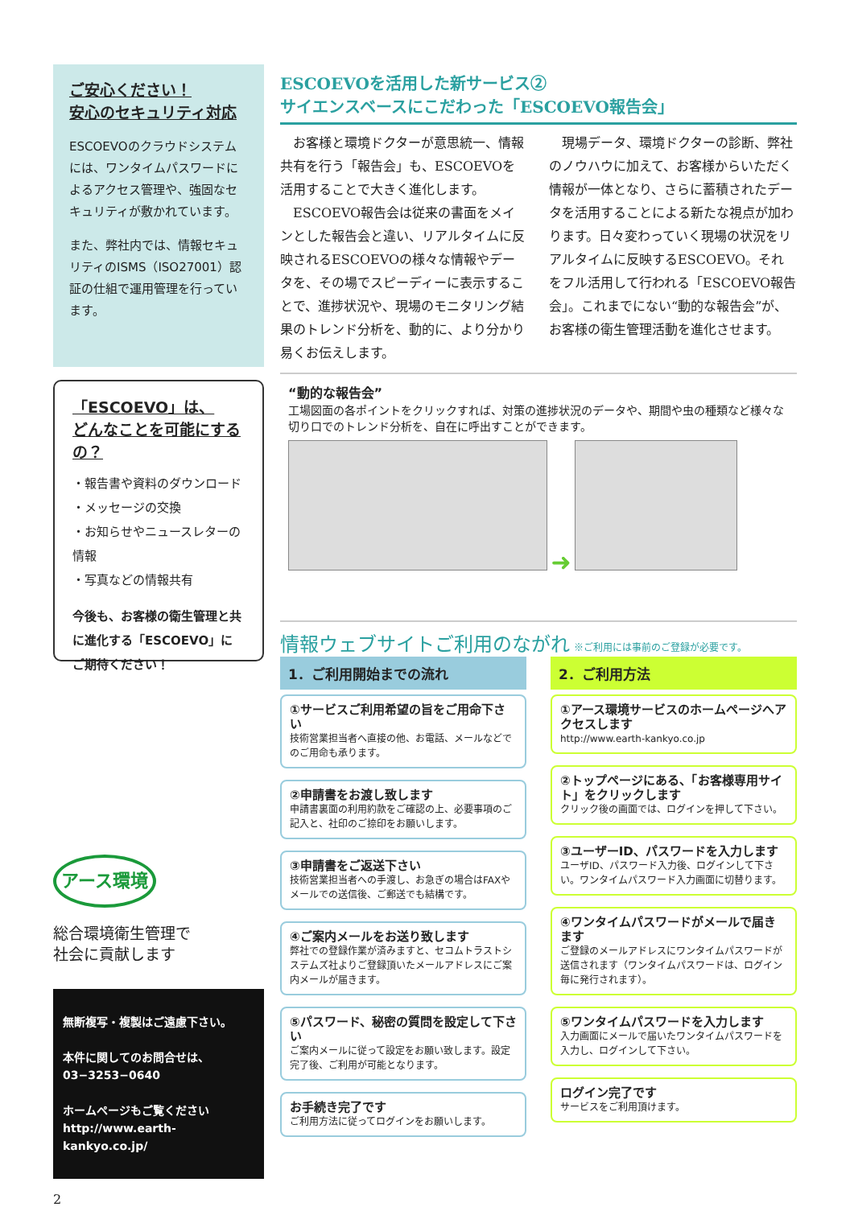ご安心ください！
安心のセキュリティ対応
ESCOEVOのクラウドシステムには、ワンタイムパスワードによるアクセス管理や、強固なセキュリティが敷かれています。
また、弊社内では、情報セキュリティのISMS（ISO27001）認証の仕組で運用管理を行っています。
「ESCOEVO」は、
どんなことを可能にするの？
・報告書や資料のダウンロード
・メッセージの交換
・お知らせやニュースレターの情報
・写真などの情報共有
今後も、お客様の衛生管理と共に進化する「ESCOEVO」にご期待ください！
アース環境
総合環境衛生管理で
社会に貢献します
無断複写・複製はご遠慮下さい。
本件に関してのお問合せは、
03−3253−0640
ホームページもご覧ください
http://www.earth-kankyo.co.jp/
2
ESCOEVOを活用した新サービス②
サイエンスベースにこだわった「ESCOEVO報告会」
　お客様と環境ドクターが意思統一、情報共有を行う「報告会」も、ESCOEVOを活用することで大きく進化します。
　ESCOEVO報告会は従来の書面をメインとした報告会と違い、リアルタイムに反映されるESCOEVOの様々な情報やデータを、その場でスピーディーに表示することで、進捗状況や、現場のモニタリング結果のトレンド分析を、動的に、より分かり易くお伝えします。
　現場データ、環境ドクターの診断、弊社のノウハウに加えて、お客様からいただく情報が一体となり、さらに蓄積されたデータを活用することによる新たな視点が加わります。日々変わっていく現場の状況をリアルタイムに反映するESCOEVO。それをフル活用して行われる「ESCOEVO報告会」。これまでにない“動的な報告会”が、お客様の衛生管理活動を進化させます。
“動的な報告会”
工場図面の各ポイントをクリックすれば、対策の進捗状況のデータや、期間や虫の種類など様々な切り口でのトレンド分析を、自在に呼出すことができます。
➜
情報ウェブサイトご利用のながれ ※ご利用には事前のご登録が必要です。
1．ご利用開始までの流れ
①サービスご利用希望の旨をご用命下さい
技術営業担当者へ直接の他、お電話、メールなどでのご用命も承ります。
②申請書をお渡し致します
申請書裏面の利用約款をご確認の上、必要事項のご記入と、社印のご捺印をお願いします。
③申請書をご返送下さい
技術営業担当者への手渡し、お急ぎの場合はFAXやメールでの送信後、ご郵送でも結構です。
④ご案内メールをお送り致します
弊社での登録作業が済みますと、セコムトラストシステムズ社よりご登録頂いたメールアドレスにご案内メールが届きます。
⑤パスワード、秘密の質問を設定して下さい
ご案内メールに従って設定をお願い致します。設定完了後、ご利用が可能となります。
お手続き完了です
ご利用方法に従ってログインをお願いします。
2．ご利用方法
①アース環境サービスのホームページへアクセスします
http://www.earth-kankyo.co.jp
②トップページにある、「お客様専用サイト」をクリックします
クリック後の画面では、ログインを押して下さい。
③ユーザーID、パスワードを入力します
ユーザID、パスワード入力後、ログインして下さい。ワンタイムパスワード入力画面に切替ります。
④ワンタイムパスワードがメールで届きます
ご登録のメールアドレスにワンタイムパスワードが送信されます（ワンタイムパスワードは、ログイン毎に発行されます）。
⑤ワンタイムパスワードを入力します
入力画面にメールで届いたワンタイムパスワードを入力し、ログインして下さい。
ログイン完了です
サービスをご利用頂けます。